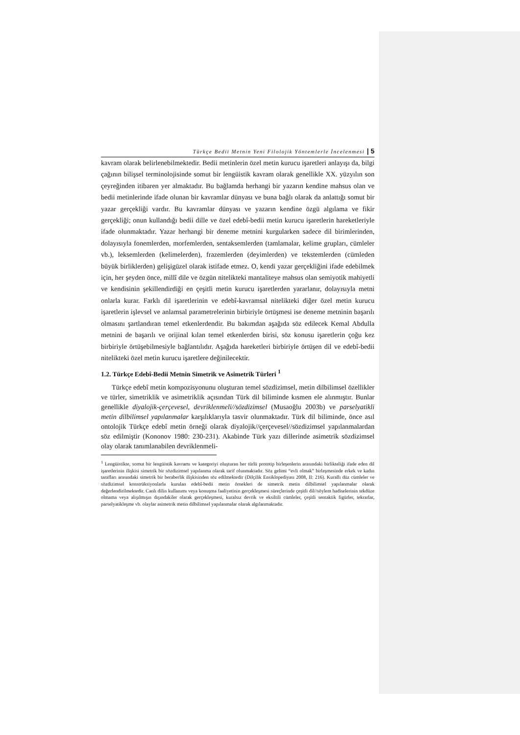Türkçe Bedii Metnin Yeni Filolojik Yöntemlerle İncelenmesi | 5
kavram olarak belirlenebilmektedir. Bedii metinlerin özel metin kurucu işaretleri anlayışı da, bilgi çağının bilişsel terminolojisinde somut bir lengüistik kavram olarak genellikle XX. yüzyılın son çeyreğinden itibaren yer almaktadır. Bu bağlamda herhangi bir yazarın kendine mahsus olan ve bedii metinlerinde ifade olunan bir kavramlar dünyası ve buna bağlı olarak da anlattığı somut bir yazar gerçekliği vardır. Bu kavramlar dünyası ve yazarın kendine özgü algılama ve fikir gerçekliği; onun kullandığı bedii dille ve özel edebî-bedii metin kurucu işaretlerin hareketleriyle ifade olunmaktadır. Yazar herhangi bir deneme metnini kurgularken sadece dil birimlerinden, dolayısıyla fonemlerden, morfemlerden, sentaksemlerden (tamlamalar, kelime grupları, cümleler vb.), leksemlerden (kelimelerden), frazemlerden (deyimlerden) ve tekstemlerden (cümleden büyük birliklerden) gelişigüzel olarak istifade etmez. O, kendi yazar gerçekliğini ifade edebilmek için, her şeyden önce, millî dile ve özgün nitelikteki mantaliteye mahsus olan semiyotik mahiyetli ve kendisinin şekillendirdiği en çeşitli metin kurucu işaretlerden yararlanır, dolayısıyla metni onlarla kurar. Farklı dil işaretlerinin ve edebî-kavramsal nitelikteki diğer özel metin kurucu işaretlerin işlevsel ve anlamsal parametrelerinin birbiriyle örtüşmesi ise deneme metninin başarılı olmasını şartlandıran temel etkenlerdendir. Bu bakımdan aşağıda söz edilecek Kemal Abdulla metnini de başarılı ve orijinal kılan temel etkenlerden birisi, söz konusu işaretlerin çoğu kez birbiriyle örtüşebilmesiyle bağlantılıdır. Aşağıda hareketleri birbiriyle örtüşen dil ve edebî-bedii nitelikteki özel metin kurucu işaretlere değinilecektir.
1.2. Türkçe Edebî-Bedii Metnin Simetrik ve Asimetrik Türleri <sup>1</sup>
Türkçe edebî metin kompozisyonunu oluşturan temel sözdizimsel, metin dilbilimsel özellikler ve türler, simetriklik ve asimetriklik açısından Türk dil biliminde kısmen ele alınmıştır. Bunlar genellikle diyalojik-çerçevesel, devriklenmeli//sözdizimsel (Musaoğlu 2003b) ve parselyatikli metin dilbilimsel yapılanmalar karşılıklarıyla tasvir olunmaktadır. Türk dil biliminde, önce asıl ontolojik Türkçe edebî metin örneği olarak diyalojik//çerçevesel//sözdizimsel yapılanmalardan söz edilmiştir (Kononov 1980: 230-231). Akabinde Türk yazı dillerinde asimetrik sözdizimsel olay olarak tanımlanabilen devriklenmeli-
<sup>1</sup> Lengüistikte, somut bir lengüistik kavramı ve kategoriyi oluşturan her türlü prototip birleşenlerin arasındaki birlikteliği ifade eden dil işaretlerinin ilişkisi simetrik bir sözdizimsel yapılanma olarak tarif olunmaktadır. Söz gelimi “evli olmak” birleşmesinde erkek ve kadın tarafları arasındaki simetrik bir beraberlik ilişkisinden söz edilmektedir (Dilçilik Ensiklopediyası 2008, II: 216). Kurallı düz cümleler ve sözdizimsel konstrüksiyonlarla kurulan edebî-bedii metin örnekleri de simetrik metin dilbilimsel yapılanmalar olarak değerlendirilmektedir. Canlı dilin kullanımı veya konuşma faaliyetinin gerçekleşmesi süreçlerinde çeşitli dil//söylem hadiselerinin tekdüze olmama veya alışılmışın dışındakiler olarak gerçekleşmesi, kuralsız devrik ve eksiltili cümleler, çeşitli sentaktik figürler, tekrarlar, parselyatikleşme vb. olaylar asimetrik metin dilbilimsel yapılanmalar olarak algılanmaktadır.